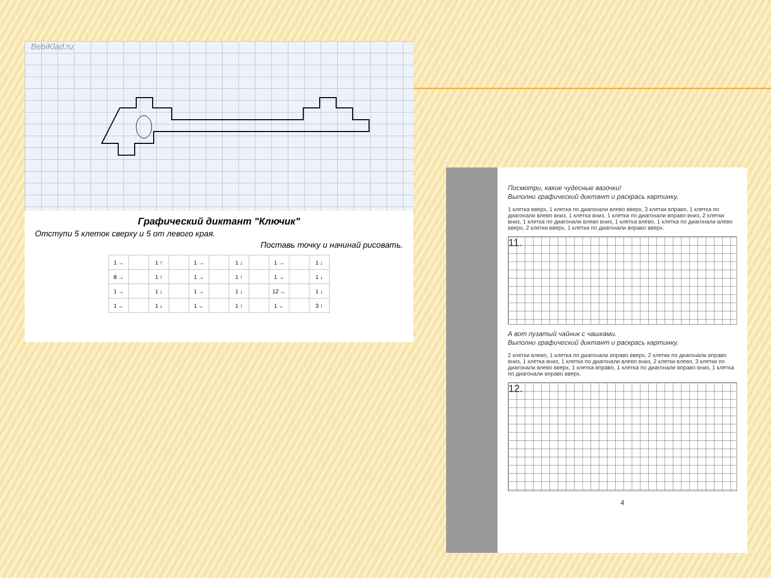BebiKlad.ru
Графический диктант "Ключик"
Отступи 5 клеток сверху и 5 от левого края.
Поставь точку и начинай рисовать.
| 1 → | | 1 ↑ | | 1 → | | 1 ↓ | | 1 → | | 1 ↓ |
| 8 → | | 1 ↑ | | 1 → | | 1 ↑ | | 1 → | | 1 ↓ |
| 1 → | | 1 ↓ | | 1 → | | 1 ↓ | | 12 ← | | 1 ↓ |
| 1 ← | | 1 ↓ | | 1 ← | | 1 ↑ | | 1 ← | | 3 ↑ |
Посмотри, какие чудесные вазочки!
Выполни графический диктант и раскрась картинку.
1 клетка вверх, 1 клетка по диагонали влево вверх, 3 клетки вправо, 1 клетка по диагонали влево вниз, 1 клетка вниз, 1 клетка по диагонали вправо вниз, 2 клетки вниз, 1 клетка по диагонали влево вниз, 1 клетка влево, 1 клетка по диагонали влево вверх, 2 клетки вверх, 1 клетка по диагонали вправо вверх.
11.
А вот пузатый чайник с чашками.
Выполни графический диктант и раскрась картинку.
2 клетки влево, 1 клетка по диагонали вправо вверх, 2 клетки по диагонали вправо вниз, 1 клетка вниз, 1 клетка по диагонали влево вниз, 2 клетки влево, 3 клетки по диагонали влево вверх, 1 клетка вправо, 1 клетка по диагонали вправо вниз, 1 клетка по диагонали вправо вверх.
12.
4